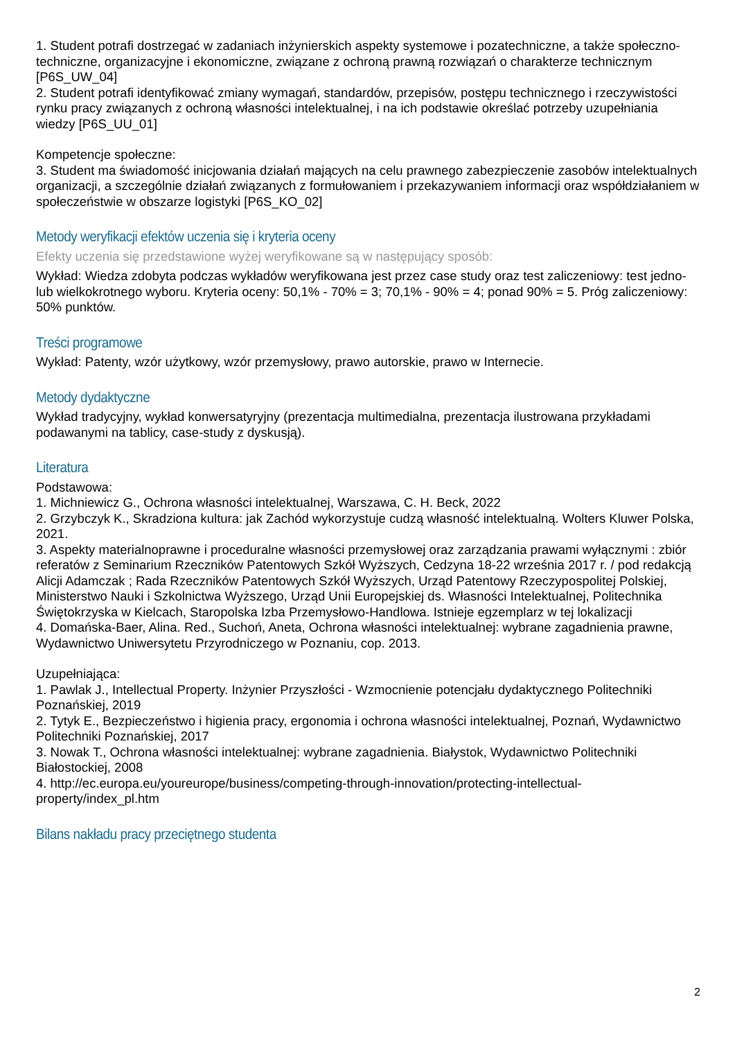1. Student potrafi dostrzegać w zadaniach inżynierskich aspekty systemowe i pozatechniczne, a także społeczno-techniczne, organizacyjne i ekonomiczne, związane z ochroną prawną rozwiązań o charakterze technicznym [P6S_UW_04]
2. Student potrafi identyfikować zmiany wymagań, standardów, przepisów, postępu technicznego i rzeczywistości rynku pracy związanych z ochroną własności intelektualnej, i na ich podstawie określać potrzeby uzupełniania wiedzy [P6S_UU_01]
Kompetencje społeczne:
3. Student ma świadomość inicjowania działań mających na celu prawnego zabezpieczenie zasobów intelektualnych organizacji, a szczególnie działań związanych z formułowaniem i przekazywaniem informacji oraz współdziałaniem w społeczeństwie w obszarze logistyki [P6S_KO_02]
Metody weryfikacji efektów uczenia się i kryteria oceny
Efekty uczenia się przedstawione wyżej weryfikowane są w następujący sposób:
Wykład: Wiedza zdobyta podczas wykładów weryfikowana jest przez case study oraz test zaliczeniowy: test jedno- lub wielkokrotnego wyboru. Kryteria oceny: 50,1% - 70% = 3; 70,1% - 90% = 4; ponad 90% = 5. Próg zaliczeniowy: 50% punktów.
Treści programowe
Wykład: Patenty, wzór użytkowy, wzór przemysłowy, prawo autorskie, prawo w Internecie.
Metody dydaktyczne
Wykład tradycyjny, wykład konwersatyryjny (prezentacja multimedialna, prezentacja ilustrowana przykładami podawanymi na tablicy, case-study z dyskusją).
Literatura
Podstawowa:
1. Michniewicz G., Ochrona własności intelektualnej, Warszawa, C. H. Beck, 2022
2. Grzybczyk K., Skradziona kultura: jak Zachód wykorzystuje cudzą własność intelektualną. Wolters Kluwer Polska, 2021.
3. Aspekty materialnoprawne i proceduralne własności przemysłowej oraz zarządzania prawami wyłącznymi : zbiór referatów z Seminarium Rzeczników Patentowych Szkół Wyższych, Cedzyna 18-22 września 2017 r. / pod redakcją Alicji Adamczak ; Rada Rzeczników Patentowych Szkół Wyższych, Urząd Patentowy Rzeczypospolitej Polskiej, Ministerstwo Nauki i Szkolnictwa Wyższego, Urząd Unii Europejskiej ds. Własności Intelektualnej, Politechnika Świętokrzyska w Kielcach, Staropolska Izba Przemysłowo-Handlowa. Istnieje egzemplarz w tej lokalizacji
4. Domańska-Baer, Alina. Red., Suchoń, Aneta, Ochrona własności intelektualnej: wybrane zagadnienia prawne, Wydawnictwo Uniwersytetu Przyrodniczego w Poznaniu, cop. 2013.
Uzupełniająca:
1. Pawlak J., Intellectual Property. Inżynier Przyszłości - Wzmocnienie potencjału dydaktycznego Politechniki Poznańskiej, 2019
2. Tytyk E., Bezpieczeństwo i higienia pracy, ergonomia i ochrona własności intelektualnej, Poznań, Wydawnictwo Politechniki Poznańskiej, 2017
3. Nowak T., Ochrona własności intelektualnej: wybrane zagadnienia. Białystok, Wydawnictwo Politechniki Białostockiej, 2008
4. http://ec.europa.eu/youreurope/business/competing-through-innovation/protecting-intellectual-property/index_pl.htm
Bilans nakładu pracy przeciętnego studenta
2